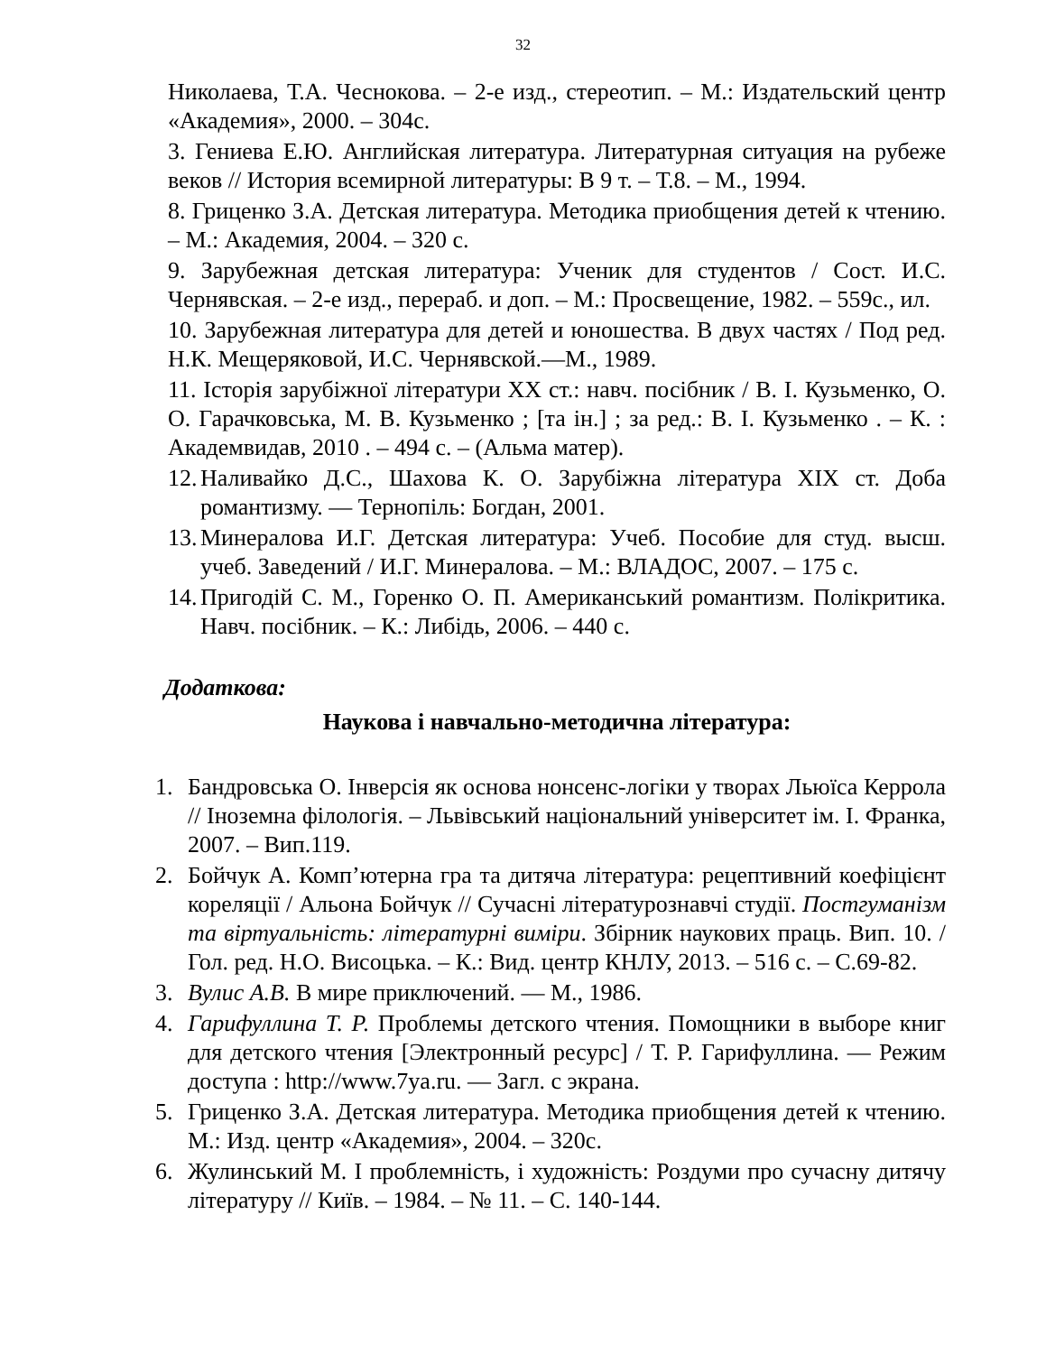32
Николаева, Т.А. Чеснокова. – 2-е изд., стереотип. – М.: Издательский центр «Академия», 2000. – 304с.
3. Гениева Е.Ю. Английская литература. Литературная ситуация на рубеже веков // История всемирной литературы: В 9 т. – Т.8. – М., 1994.
8. Гриценко З.А. Детская литература. Методика приобщения детей к чтению. – М.: Академия, 2004. – 320 с.
9. Зарубежная детская литература: Ученик для студентов / Сост. И.С. Чернявская. – 2-е изд., перераб. и доп. – М.: Просвещение, 1982. – 559с., ил.
10. Зарубежная литература для детей и юношества. В двух частях / Под ред. Н.К. Мещеряковой, И.С. Чернявской.—М., 1989.
11. Історія зарубіжної літератури XX ст.: навч. посібник / В. І. Кузьменко, О. О. Гарачковська, М. В. Кузьменко ; [та ін.] ; за ред.: В. І. Кузьменко . – К. : Академвидав, 2010 . – 494 с. – (Альма матер).
12. Наливайко Д.С., Шахова К. О. Зарубіжна література XIX ст. Доба романтизму. — Тернопіль: Богдан, 2001.
13. Минералова И.Г. Детская литература: Учеб. Пособие для студ. высш. учеб. Заведений / И.Г. Минералова. – М.: ВЛАДОС, 2007. – 175 с.
14. Пригодій С. М., Горенко О. П. Американський романтизм. Полікритика. Навч. посібник. – К.: Либідь, 2006. – 440 с.
Додаткова:
Наукова і навчально-методична література:
1. Бандровська О. Інверсія як основа нонсенс-логіки у творах Льюїса Керрола // Іноземна філологія. – Львівський національний університет ім. І. Франка, 2007. – Вип.119.
2. Бойчук А. Комп’ютерна гра та дитяча література: рецептивний коефіцієнт кореляції / Альона Бойчук // Сучасні літературознавчі студії. Постгуманізм та віртуальність: літературні виміри. Збірник наукових праць. Вип. 10. / Гол. ред. Н.О. Висоцька. – К.: Вид. центр КНЛУ, 2013. – 516 с. – С.69-82.
3. Вулис А.В. В мире приключений. — М., 1986.
4. Гарифуллина Т. Р. Проблемы детского чтения. Помощники в выборе книг для детского чтения [Электронный ресурс] / Т. Р. Гарифуллина. — Режим доступа : http://www.7ya.ru. — Загл. с экрана.
5. Гриценко З.А. Детская литература. Методика приобщения детей к чтению. М.: Изд. центр «Академия», 2004. – 320с.
6. Жулинський М. І проблемність, і художність: Роздуми про сучасну дитячу літературу // Київ. – 1984. – № 11. – С. 140-144.